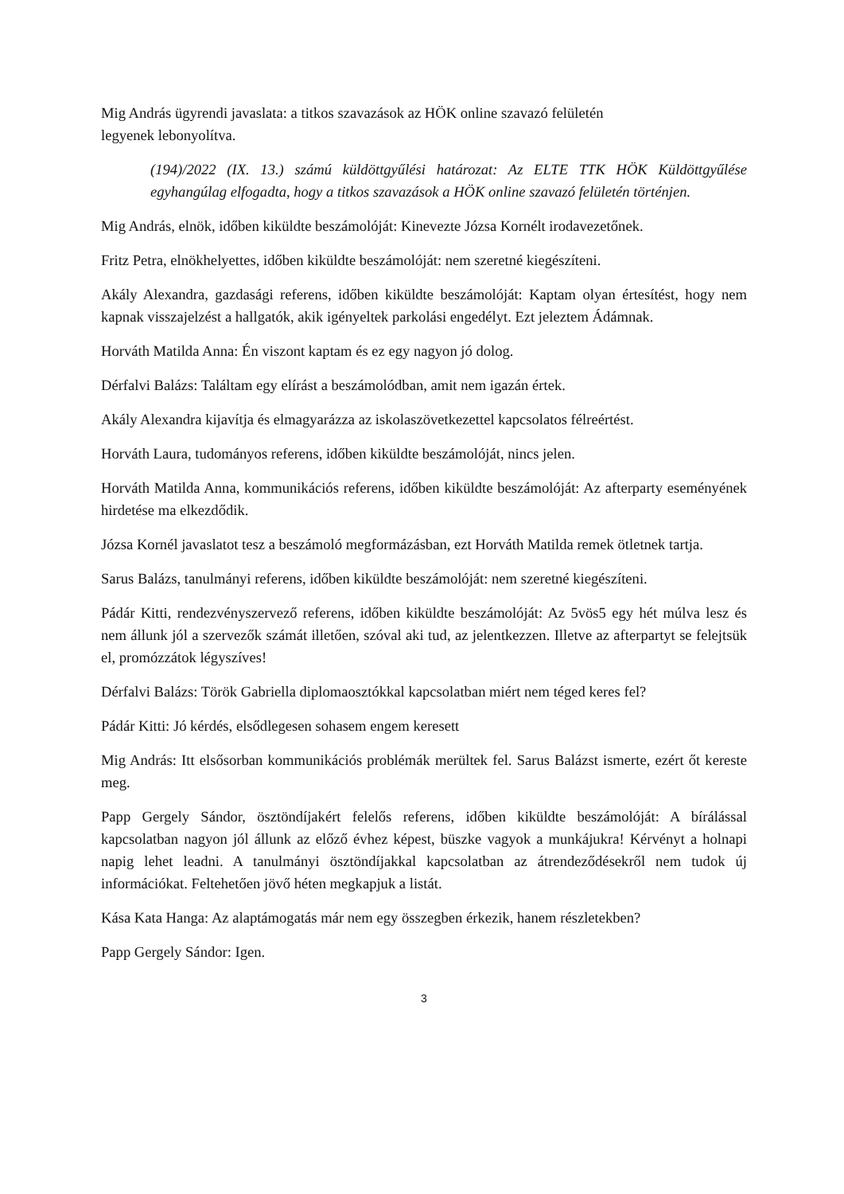Mig András ügyrendi javaslata: a titkos szavazások az HÖK online szavazó felületén
legyenek lebonyolítva.
(194)/2022 (IX. 13.) számú küldöttgyűlési határozat: Az ELTE TTK HÖK Küldöttgyűlése egyhangúlag elfogadta, hogy a titkos szavazások a HÖK online szavazó felületén történjen.
Mig András, elnök, időben kiküldte beszámolóját: Kinevezte Józsa Kornélt irodavezetőnek.
Fritz Petra, elnökhelyettes, időben kiküldte beszámolóját: nem szeretné kiegészíteni.
Akály Alexandra, gazdasági referens, időben kiküldte beszámolóját: Kaptam olyan értesítést, hogy nem kapnak visszajelzést a hallgatók, akik igényeltek parkolási engedélyt. Ezt jeleztem Ádámnak.
Horváth Matilda Anna: Én viszont kaptam és ez egy nagyon jó dolog.
Dérfalvi Balázs: Találtam egy elírást a beszámolódban, amit nem igazán értek.
Akály Alexandra kijavítja és elmagyarázza az iskolaszövetkezettel kapcsolatos félreértést.
Horváth Laura, tudományos referens, időben kiküldte beszámolóját, nincs jelen.
Horváth Matilda Anna, kommunikációs referens, időben kiküldte beszámolóját: Az afterparty eseményének hirdetése ma elkezdődik.
Józsa Kornél javaslatot tesz a beszámoló megformázásban, ezt Horváth Matilda remek ötletnek tartja.
Sarus Balázs, tanulmányi referens, időben kiküldte beszámolóját: nem szeretné kiegészíteni.
Pádár Kitti, rendezvényszervező referens, időben kiküldte beszámolóját: Az 5vös5 egy hét múlva lesz és nem állunk jól a szervezők számát illetően, szóval aki tud, az jelentkezzen. Illetve az afterpartyt se felejtsük el, promózzátok légyszíves!
Dérfalvi Balázs: Török Gabriella diplomaosztókkal kapcsolatban miért nem téged keres fel?
Pádár Kitti: Jó kérdés, elsődlegesen sohasem engem keresett
Mig András: Itt elsősorban kommunikációs problémák merültek fel. Sarus Balázst ismerte, ezért őt kereste meg.
Papp Gergely Sándor, ösztöndíjakért felelős referens, időben kiküldte beszámolóját: A bírálással kapcsolatban nagyon jól állunk az előző évhez képest, büszke vagyok a munkájukra! Kérvényt a holnapi napig lehet leadni. A tanulmányi ösztöndíjakkal kapcsolatban az átrendeződésekről nem tudok új információkat. Feltehetően jövő héten megkapjuk a listát.
Kása Kata Hanga: Az alaptámogatás már nem egy összegben érkezik, hanem részletekben?
Papp Gergely Sándor: Igen.
3